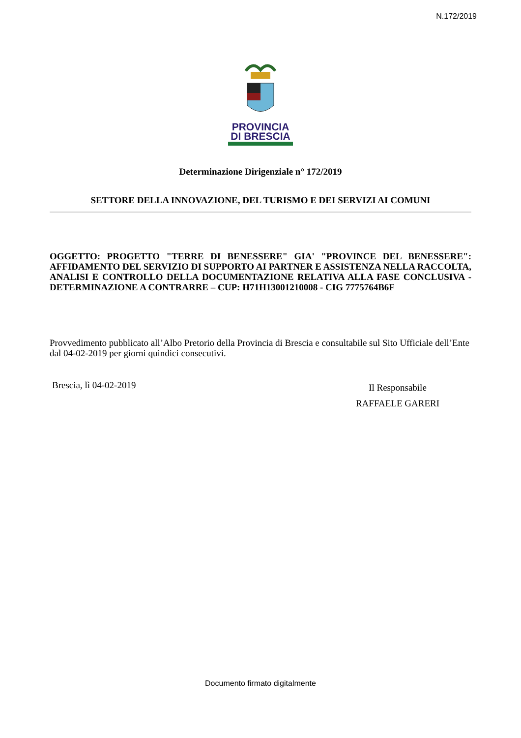N.172/2019
PROVINCIA
DI BRESCIA
Determinazione Dirigenziale n° 172/2019
SETTORE DELLA INNOVAZIONE, DEL TURISMO E DEI SERVIZI AI COMUNI
OGGETTO: PROGETTO "TERRE DI BENESSERE" GIA' "PROVINCE DEL BENESSERE": AFFIDAMENTO DEL SERVIZIO DI SUPPORTO AI PARTNER E ASSISTENZA NELLA RACCOLTA, ANALISI E CONTROLLO DELLA DOCUMENTAZIONE RELATIVA ALLA FASE CONCLUSIVA - DETERMINAZIONE A CONTRARRE – CUP: H71H13001210008 - CIG 7775764B6F
Provvedimento pubblicato all’Albo Pretorio della Provincia di Brescia e consultabile sul Sito Ufficiale dell’Ente dal 04-02-2019 per giorni quindici consecutivi.
Brescia, lì 04-02-2019
Il Responsabile
RAFFAELE GARERI
Documento firmato digitalmente